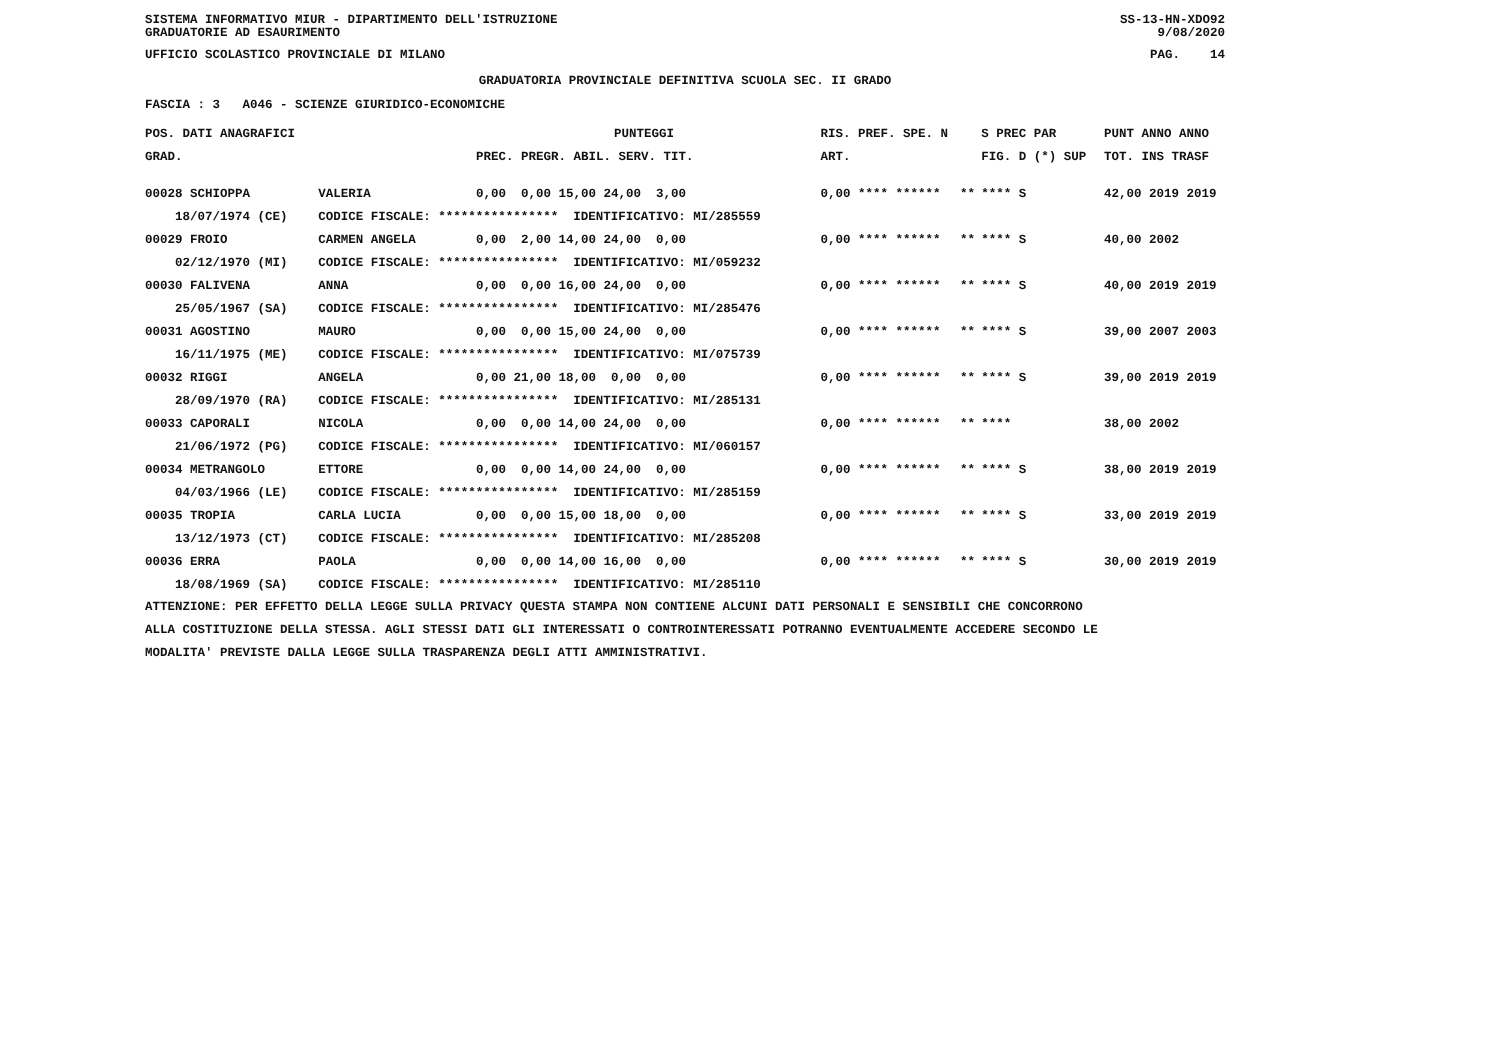SISTEMA INFORMATIVO MIUR - DIPARTIMENTO DELL'ISTRUZIONE SS-13-HN-XDO92
GRADUATORIE AD ESAURIMENTO 9/08/2020
UFFICIO SCOLASTICO PROVINCIALE DI MILANO PAG. 14
GRADUATORIA PROVINCIALE DEFINITIVA SCUOLA SEC. II GRADO
FASCIA : 3 A046 - SCIENZE GIURIDICO-ECONOMICHE
| POS. DATI ANAGRAFICI | | PUNTEGGI | RIS. PREF. SPE. N | | S PREC PAR | PUNT ANNO ANNO |
| --- | --- | --- | --- | --- | --- | --- |
| GRAD. | | PREC. PREGR. ABIL. SERV. TIT. | ART. | | FIG. D (*) SUP | TOT. INS TRASF |
| 00028 SCHIOPPA | VALERIA | 0,00 0,00 15,00 24,00 3,00 | 0,00 **** ****** | ** | **** S | 42,00 2019 2019 |
| 18/07/1974 (CE) | CODICE FISCALE: **************** IDENTIFICATIVO: MI/285559 | | | | | |
| 00029 FROIO | CARMEN ANGELA | 0,00 2,00 14,00 24,00 0,00 | 0,00 **** ****** | ** | **** S | 40,00 2002 |
| 02/12/1970 (MI) | CODICE FISCALE: **************** IDENTIFICATIVO: MI/059232 | | | | | |
| 00030 FALIVENA | ANNA | 0,00 0,00 16,00 24,00 0,00 | 0,00 **** ****** | ** | **** S | 40,00 2019 2019 |
| 25/05/1967 (SA) | CODICE FISCALE: **************** IDENTIFICATIVO: MI/285476 | | | | | |
| 00031 AGOSTINO | MAURO | 0,00 0,00 15,00 24,00 0,00 | 0,00 **** ****** | ** | **** S | 39,00 2007 2003 |
| 16/11/1975 (ME) | CODICE FISCALE: **************** IDENTIFICATIVO: MI/075739 | | | | | |
| 00032 RIGGI | ANGELA | 0,00 21,00 18,00 0,00 0,00 | 0,00 **** ****** | ** | **** S | 39,00 2019 2019 |
| 28/09/1970 (RA) | CODICE FISCALE: **************** IDENTIFICATIVO: MI/285131 | | | | | |
| 00033 CAPORALI | NICOLA | 0,00 0,00 14,00 24,00 0,00 | 0,00 **** ****** | ** | **** | 38,00 2002 |
| 21/06/1972 (PG) | CODICE FISCALE: **************** IDENTIFICATIVO: MI/060157 | | | | | |
| 00034 METRANGOLO | ETTORE | 0,00 0,00 14,00 24,00 0,00 | 0,00 **** ****** | ** | **** S | 38,00 2019 2019 |
| 04/03/1966 (LE) | CODICE FISCALE: **************** IDENTIFICATIVO: MI/285159 | | | | | |
| 00035 TROPIA | CARLA LUCIA | 0,00 0,00 15,00 18,00 0,00 | 0,00 **** ****** | ** | **** S | 33,00 2019 2019 |
| 13/12/1973 (CT) | CODICE FISCALE: **************** IDENTIFICATIVO: MI/285208 | | | | | |
| 00036 ERRA | PAOLA | 0,00 0,00 14,00 16,00 0,00 | 0,00 **** ****** | ** | **** S | 30,00 2019 2019 |
| 18/08/1969 (SA) | CODICE FISCALE: **************** IDENTIFICATIVO: MI/285110 | | | | | |
ATTENZIONE: PER EFFETTO DELLA LEGGE SULLA PRIVACY QUESTA STAMPA NON CONTIENE ALCUNI DATI PERSONALI E SENSIBILI CHE CONCORRONO
ALLA COSTITUZIONE DELLA STESSA. AGLI STESSI DATI GLI INTERESSATI O CONTROINTERESSATI POTRANNO EVENTUALMENTE ACCEDERE SECONDO LE
MODALITA' PREVISTE DALLA LEGGE SULLA TRASPARENZA DEGLI ATTI AMMINISTRATIVI.